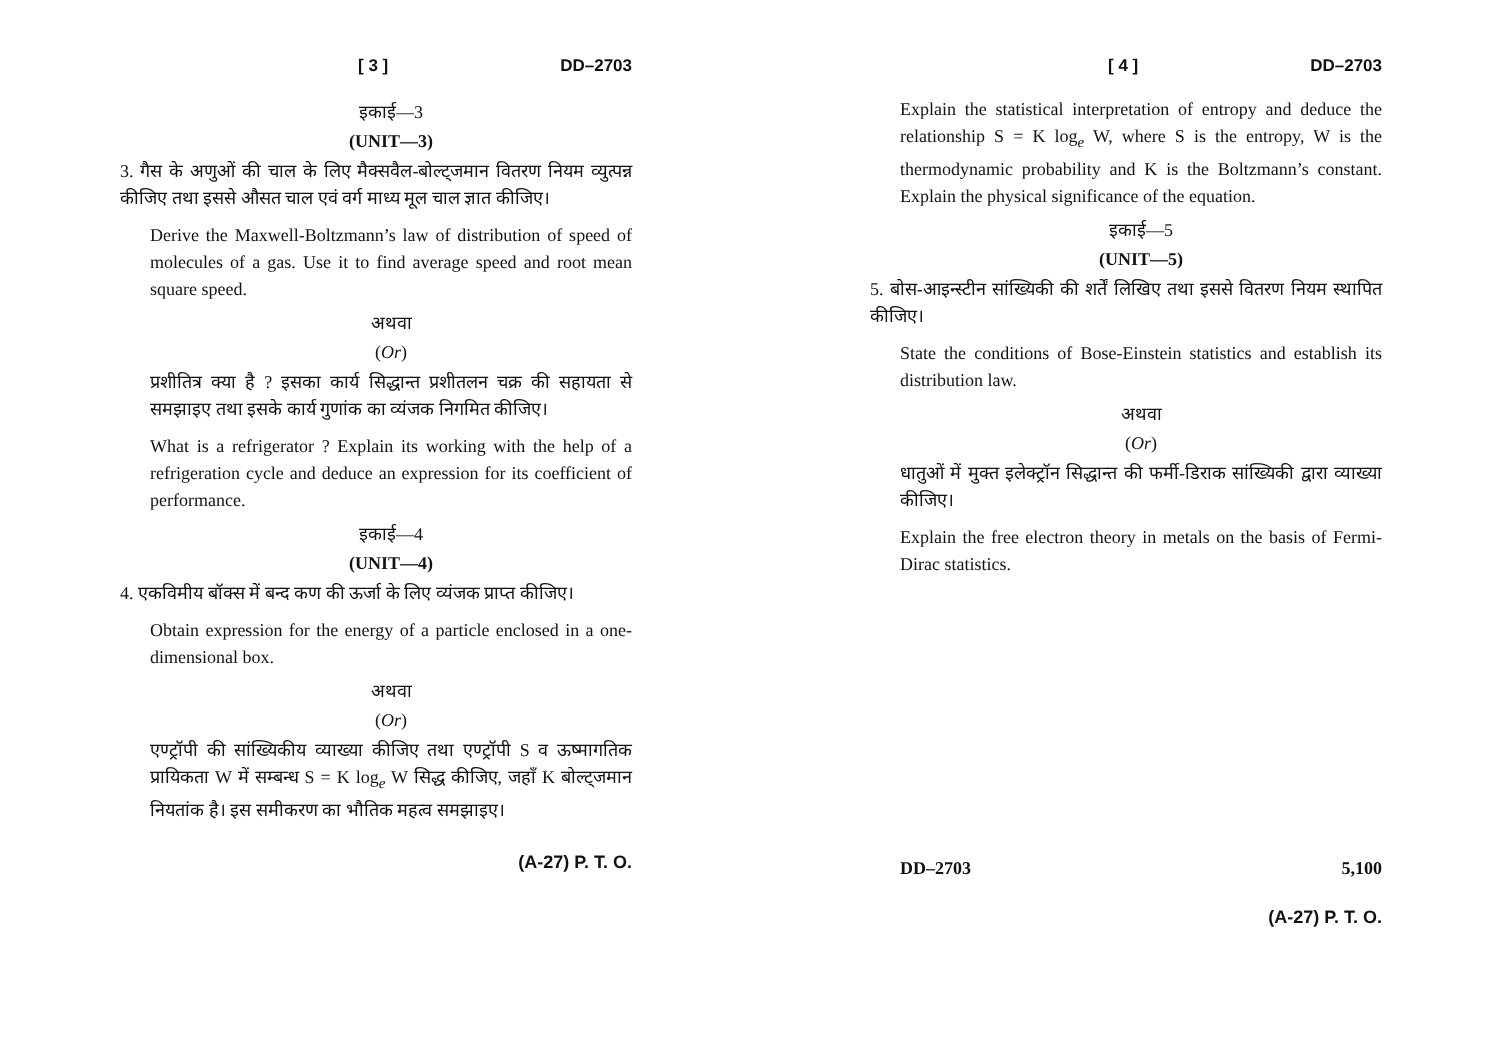[ 3 ] DD–2703
इकाई—3
(UNIT—3)
3. गैस के अणुओं की चाल के लिए मैक्सवैल-बोल्ट्जमान वितरण नियम व्युत्पन्न कीजिए तथा इससे औसत चाल एवं वर्ग माध्य मूल चाल ज्ञात कीजिए।
Derive the Maxwell-Boltzmann’s law of distribution of speed of molecules of a gas. Use it to find average speed and root mean square speed.
अथवा
(Or)
प्रशीतित्र क्या है ? इसका कार्य सिद्धान्त प्रशीतलन चक्र की सहायता से समझाइए तथा इसके कार्य गुणांक का व्यंजक निगमित कीजिए।
What is a refrigerator ? Explain its working with the help of a refrigeration cycle and deduce an expression for its coefficient of performance.
इकाई—4
(UNIT—4)
4. एकविमीय बॉक्स में बन्द कण की ऊर्जा के लिए व्यंजक प्राप्त कीजिए।
Obtain expression for the energy of a particle enclosed in a one-dimensional box.
अथवा
(Or)
एण्ट्रॉपी की सांख्यिकीय व्याख्या कीजिए तथा एण्ट्रॉपी S व ऊष्मागतिक प्रायिकता W में सम्बन्ध S = K log<sub>e</sub> W सिद्ध कीजिए, जहाँ K बोल्ट्जमान नियतांक है। इस समीकरण का भौतिक महत्व समझाइए।
(A-27) P. T. O.
[ 4 ] DD–2703
Explain the statistical interpretation of entropy and deduce the relationship S = K log<sub>e</sub> W, where S is the entropy, W is the thermodynamic probability and K is the Boltzmann’s constant. Explain the physical significance of the equation.
इकाई—5
(UNIT—5)
5. बोस-आइन्स्टीन सांख्यिकी की शर्तें लिखिए तथा इससे वितरण नियम स्थापित कीजिए।
State the conditions of Bose-Einstein statistics and establish its distribution law.
अथवा
(Or)
धातुओं में मुक्त इलेक्ट्रॉन सिद्धान्त की फर्मी-डिराक सांख्यिकी द्वारा व्याख्या कीजिए।
Explain the free electron theory in metals on the basis of Fermi-Dirac statistics.
DD–2703 5,100
(A-27) P. T. O.